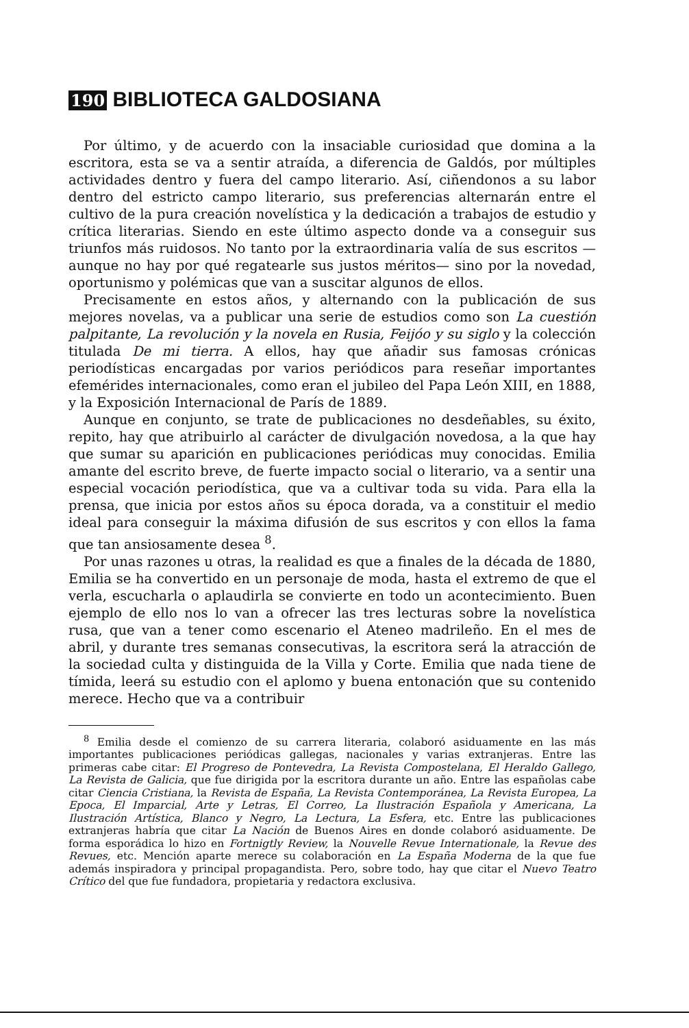190 BIBLIOTECA GALDOSIANA
Por último, y de acuerdo con la insaciable curiosidad que domina a la escritora, esta se va a sentir atraída, a diferencia de Galdós, por múltiples actividades dentro y fuera del campo literario. Así, ciñendonos a su labor dentro del estricto campo literario, sus preferencias alternarán entre el cultivo de la pura creación novelística y la dedicación a trabajos de estudio y crítica literarias. Siendo en este último aspecto donde va a conseguir sus triunfos más ruidosos. No tanto por la extraordinaria valía de sus escritos —aunque no hay por qué regatearle sus justos méritos— sino por la novedad, oportunismo y polémicas que van a suscitar algunos de ellos.
Precisamente en estos años, y alternando con la publicación de sus mejores novelas, va a publicar una serie de estudios como son La cuestión palpitante, La revolución y la novela en Rusia, Feijóo y su siglo y la colección titulada De mi tierra. A ellos, hay que añadir sus famosas crónicas periodísticas encargadas por varios periódicos para reseñar importantes efemérides internacionales, como eran el jubileo del Papa León XIII, en 1888, y la Exposición Internacional de París de 1889.
Aunque en conjunto, se trate de publicaciones no desdeñables, su éxito, repito, hay que atribuirlo al carácter de divulgación novedosa, a la que hay que sumar su aparición en publicaciones periódicas muy conocidas. Emilia amante del escrito breve, de fuerte impacto social o literario, va a sentir una especial vocación periodística, que va a cultivar toda su vida. Para ella la prensa, que inicia por estos años su época dorada, va a constituir el medio ideal para conseguir la máxima difusión de sus escritos y con ellos la fama que tan ansiosamente desea <sup>8</sup>.
Por unas razones u otras, la realidad es que a finales de la década de 1880, Emilia se ha convertido en un personaje de moda, hasta el extremo de que el verla, escucharla o aplaudirla se convierte en todo un acontecimiento. Buen ejemplo de ello nos lo van a ofrecer las tres lecturas sobre la novelística rusa, que van a tener como escenario el Ateneo madrileño. En el mes de abril, y durante tres semanas consecutivas, la escritora será la atracción de la sociedad culta y distinguida de la Villa y Corte. Emilia que nada tiene de tímida, leerá su estudio con el aplomo y buena entonación que su contenido merece. Hecho que va a contribuir
<sup>8</sup> Emilia desde el comienzo de su carrera literaria, colaboró asiduamente en las más importantes publicaciones periódicas gallegas, nacionales y varias extranjeras. Entre las primeras cabe citar: El Progreso de Pontevedra, La Revista Compostelana, El Heraldo Gallego, La Revista de Galicia, que fue dirigida por la escritora durante un año. Entre las españolas cabe citar Ciencia Cristiana, la Revista de España, La Revista Contemporánea, La Revista Europea, La Epoca, El Imparcial, Arte y Letras, El Correo, La Ilustración Española y Americana, La Ilustración Artística, Blanco y Negro, La Lectura, La Esfera, etc. Entre las publicaciones extranjeras habría que citar La Nación de Buenos Aires en donde colaboró asiduamente. De forma esporádica lo hizo en Fortnigtly Review, la Nouvelle Revue Internationale, la Revue des Revues, etc. Mención aparte merece su colaboración en La España Moderna de la que fue además inspiradora y principal propagandista. Pero, sobre todo, hay que citar el Nuevo Teatro Crítico del que fue fundadora, propietaria y redactora exclusiva.